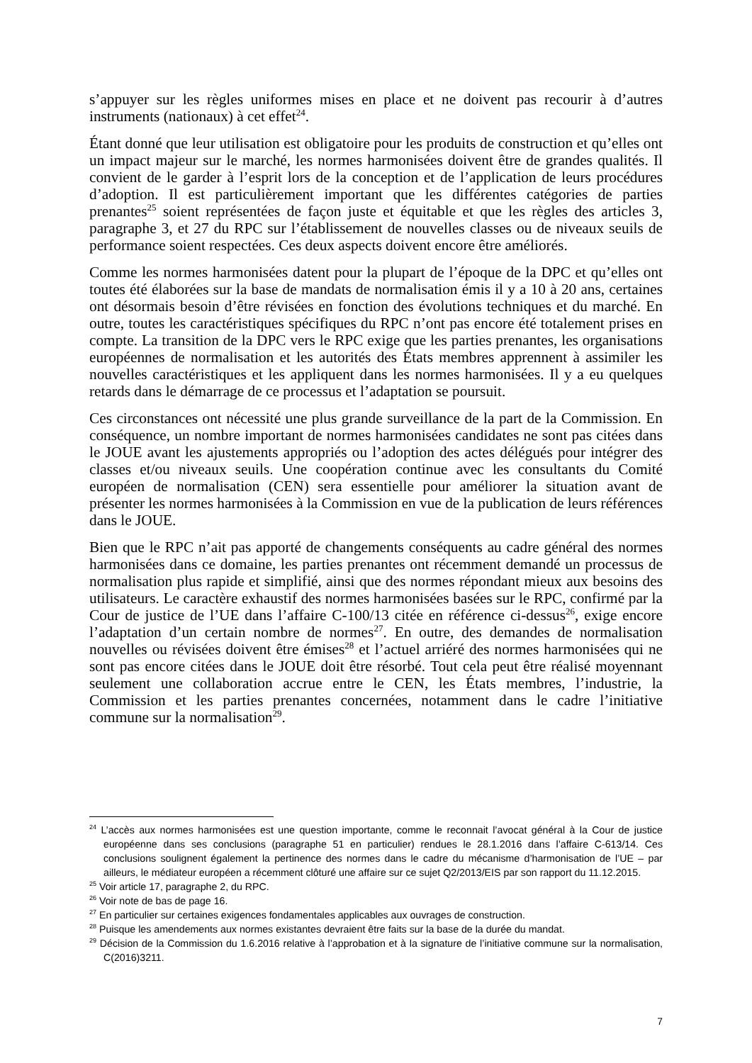s’appuyer sur les règles uniformes mises en place et ne doivent pas recourir à d’autres instruments (nationaux) à cet effet<sup>24</sup>.
Étant donné que leur utilisation est obligatoire pour les produits de construction et qu’elles ont un impact majeur sur le marché, les normes harmonisées doivent être de grandes qualités. Il convient de le garder à l’esprit lors de la conception et de l’application de leurs procédures d’adoption. Il est particulièrement important que les différentes catégories de parties prenantes<sup>25</sup> soient représentées de façon juste et équitable et que les règles des articles 3, paragraphe 3, et 27 du RPC sur l’établissement de nouvelles classes ou de niveaux seuils de performance soient respectées. Ces deux aspects doivent encore être améliorés.
Comme les normes harmonisées datent pour la plupart de l’époque de la DPC et qu’elles ont toutes été élaborées sur la base de mandats de normalisation émis il y a 10 à 20 ans, certaines ont désormais besoin d’être révisées en fonction des évolutions techniques et du marché. En outre, toutes les caractéristiques spécifiques du RPC n’ont pas encore été totalement prises en compte. La transition de la DPC vers le RPC exige que les parties prenantes, les organisations européennes de normalisation et les autorités des États membres apprennent à assimiler les nouvelles caractéristiques et les appliquent dans les normes harmonisées. Il y a eu quelques retards dans le démarrage de ce processus et l’adaptation se poursuit.
Ces circonstances ont nécessité une plus grande surveillance de la part de la Commission. En conséquence, un nombre important de normes harmonisées candidates ne sont pas citées dans le JOUE avant les ajustements appropriés ou l’adoption des actes délégués pour intégrer des classes et/ou niveaux seuils. Une coopération continue avec les consultants du Comité européen de normalisation (CEN) sera essentielle pour améliorer la situation avant de présenter les normes harmonisées à la Commission en vue de la publication de leurs références dans le JOUE.
Bien que le RPC n’ait pas apporté de changements conséquents au cadre général des normes harmonisées dans ce domaine, les parties prenantes ont récemment demandé un processus de normalisation plus rapide et simplifié, ainsi que des normes répondant mieux aux besoins des utilisateurs. Le caractère exhaustif des normes harmonisées basées sur le RPC, confirmé par la Cour de justice de l’UE dans l’affaire C-100/13 citée en référence ci-dessus<sup>26</sup>, exige encore l’adaptation d’un certain nombre de normes<sup>27</sup>. En outre, des demandes de normalisation nouvelles ou révisées doivent être émises<sup>28</sup> et l’actuel arriéré des normes harmonisées qui ne sont pas encore citées dans le JOUE doit être résorbé. Tout cela peut être réalisé moyennant seulement une collaboration accrue entre le CEN, les États membres, l’industrie, la Commission et les parties prenantes concernées, notamment dans le cadre l’initiative commune sur la normalisation<sup>29</sup>.
<sup>24</sup> L’accès aux normes harmonisées est une question importante, comme le reconnait l’avocat général à la Cour de justice européenne dans ses conclusions (paragraphe 51 en particulier) rendues le 28.1.2016 dans l’affaire C-613/14. Ces conclusions soulignent également la pertinence des normes dans le cadre du mécanisme d’harmonisation de l’UE – par ailleurs, le médiateur européen a récemment clôturé une affaire sur ce sujet Q2/2013/EIS par son rapport du 11.12.2015.
<sup>25</sup> Voir article 17, paragraphe 2, du RPC.
<sup>26</sup> Voir note de bas de page 16.
<sup>27</sup> En particulier sur certaines exigences fondamentales applicables aux ouvrages de construction.
<sup>28</sup> Puisque les amendements aux normes existantes devraient être faits sur la base de la durée du mandat.
<sup>29</sup> Décision de la Commission du 1.6.2016 relative à l’approbation et à la signature de l’initiative commune sur la normalisation, C(2016)3211.
7